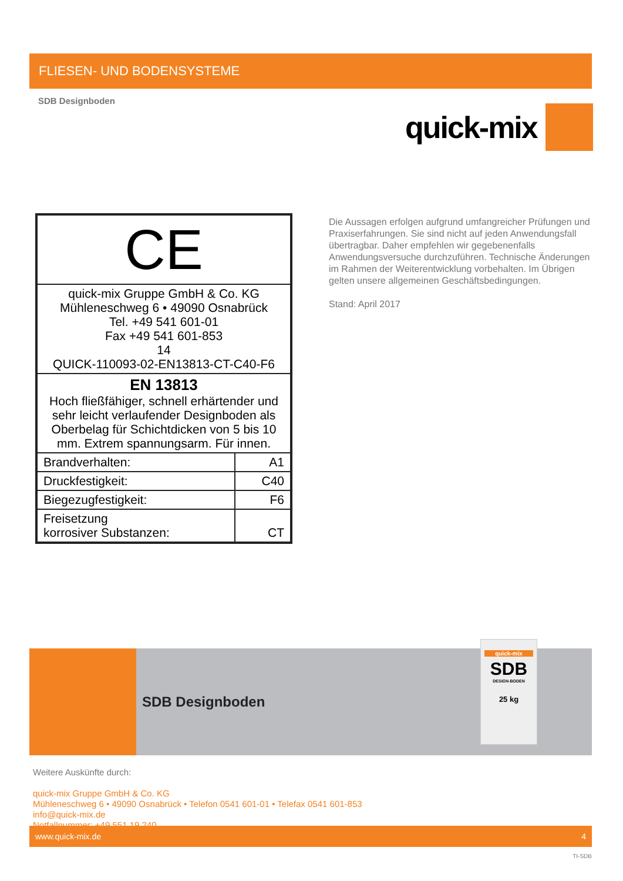FLIESEN- UND BODENSYSTEME
SDB Designboden
quick-mix
| CE | |
| quick-mix Gruppe GmbH & Co. KG Mühleneschweg 6 • 49090 Osnabrück Tel. +49 541 601-01 Fax +49 541 601-853 14 QUICK-110093-02-EN13813-CT-C40-F6 | |
| EN 13813 Hoch fließfähiger, schnell erhärtender und sehr leicht verlaufender Designboden als Oberbelag für Schichtdicken von 5 bis 10 mm. Extrem spannungsarm. Für innen. | |
| Brandverhalten: | A1 |
| Druckfestigkeit: | C40 |
| Biegezugfestigkeit: | F6 |
| Freisetzung korrosiver Substanzen: | CT |
Die Aussagen erfolgen aufgrund umfangreicher Prüfungen und Praxiserfahrungen. Sie sind nicht auf jeden Anwendungsfall übertragbar. Daher empfehlen wir gegebenenfalls Anwendungsversuche durchzuführen. Technische Änderungen im Rahmen der Weiterentwicklung vorbehalten. Im Übrigen gelten unsere allgemeinen Geschäftsbedingungen.
Stand: April 2017
SDB Designboden
quick-mix
SDB
DESIGN-BODEN
25 kg
Weitere Auskünfte durch:
quick-mix Gruppe GmbH & Co. KG
Mühleneschweg 6 • 49090 Osnabrück • Telefon 0541 601-01 • Telefax 0541 601-853
info@quick-mix.de
Notfallnummer: +49 551 19 240
www.quick-mix.de 4
TI-SDB